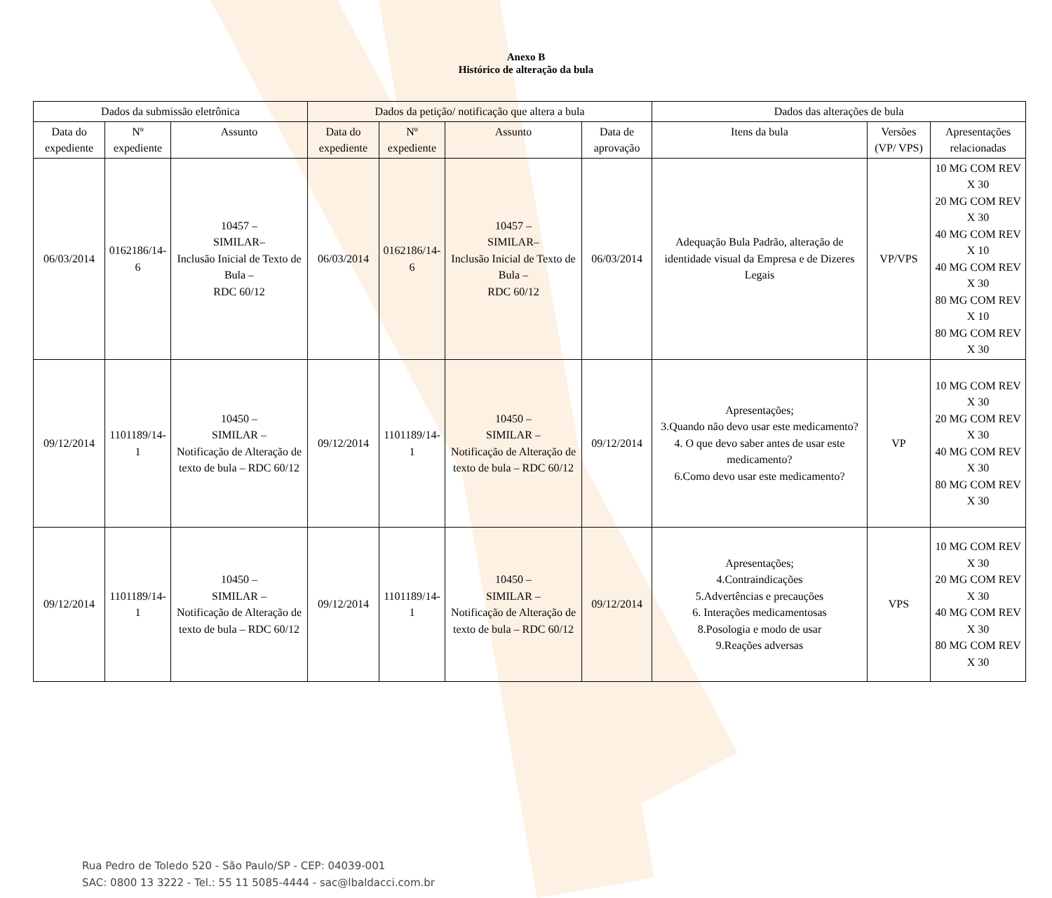Anexo B
Histórico de alteração da bula
| Dados da submissão eletrônica | | | Dados da petição/ notificação que altera a bula | | | | Dados das alterações de bula | | |
| --- | --- | --- | --- | --- | --- | --- | --- | --- | --- |
| Data do expediente | Nº expediente | Assunto | Data do expediente | Nº expediente | Assunto | Data de aprovação | Itens da bula | Versões (VP/ VPS) | Apresentações relacionadas |
| 06/03/2014 | 0162186/14-6 | 10457 – SIMILAR– Inclusão Inicial de Texto de Bula – RDC 60/12 | 06/03/2014 | 0162186/14-6 | 10457 – SIMILAR– Inclusão Inicial de Texto de Bula – RDC 60/12 | 06/03/2014 | Adequação Bula Padrão, alteração de identidade visual da Empresa e de Dizeres Legais | VP/VPS | 10 MG COM REV X 30 20 MG COM REV X 30 40 MG COM REV X 10 40 MG COM REV X 30 80 MG COM REV X 10 80 MG COM REV X 30 |
| 09/12/2014 | 1101189/14-1 | 10450 – SIMILAR – Notificação de Alteração de texto de bula – RDC 60/12 | 09/12/2014 | 1101189/14-1 | 10450 – SIMILAR – Notificação de Alteração de texto de bula – RDC 60/12 | 09/12/2014 | Apresentações; 3.Quando não devo usar este medicamento? 4. O que devo saber antes de usar este medicamento? 6.Como devo usar este medicamento? | VP | 10 MG COM REV X 30 20 MG COM REV X 30 40 MG COM REV X 30 80 MG COM REV X 30 |
| 09/12/2014 | 1101189/14-1 | 10450 – SIMILAR – Notificação de Alteração de texto de bula – RDC 60/12 | 09/12/2014 | 1101189/14-1 | 10450 – SIMILAR – Notificação de Alteração de texto de bula – RDC 60/12 | 09/12/2014 | Apresentações; 4.Contraindicações 5.Advertências e precauções 6. Interações medicamentosas 8.Posologia e modo de usar 9.Reações adversas | VPS | 10 MG COM REV X 30 20 MG COM REV X 30 40 MG COM REV X 30 80 MG COM REV X 30 |
Rua Pedro de Toledo 520 - São Paulo/SP - CEP: 04039-001
SAC: 0800 13 3222 - Tel.: 55 11 5085-4444 - sac@lbaldacci.com.br